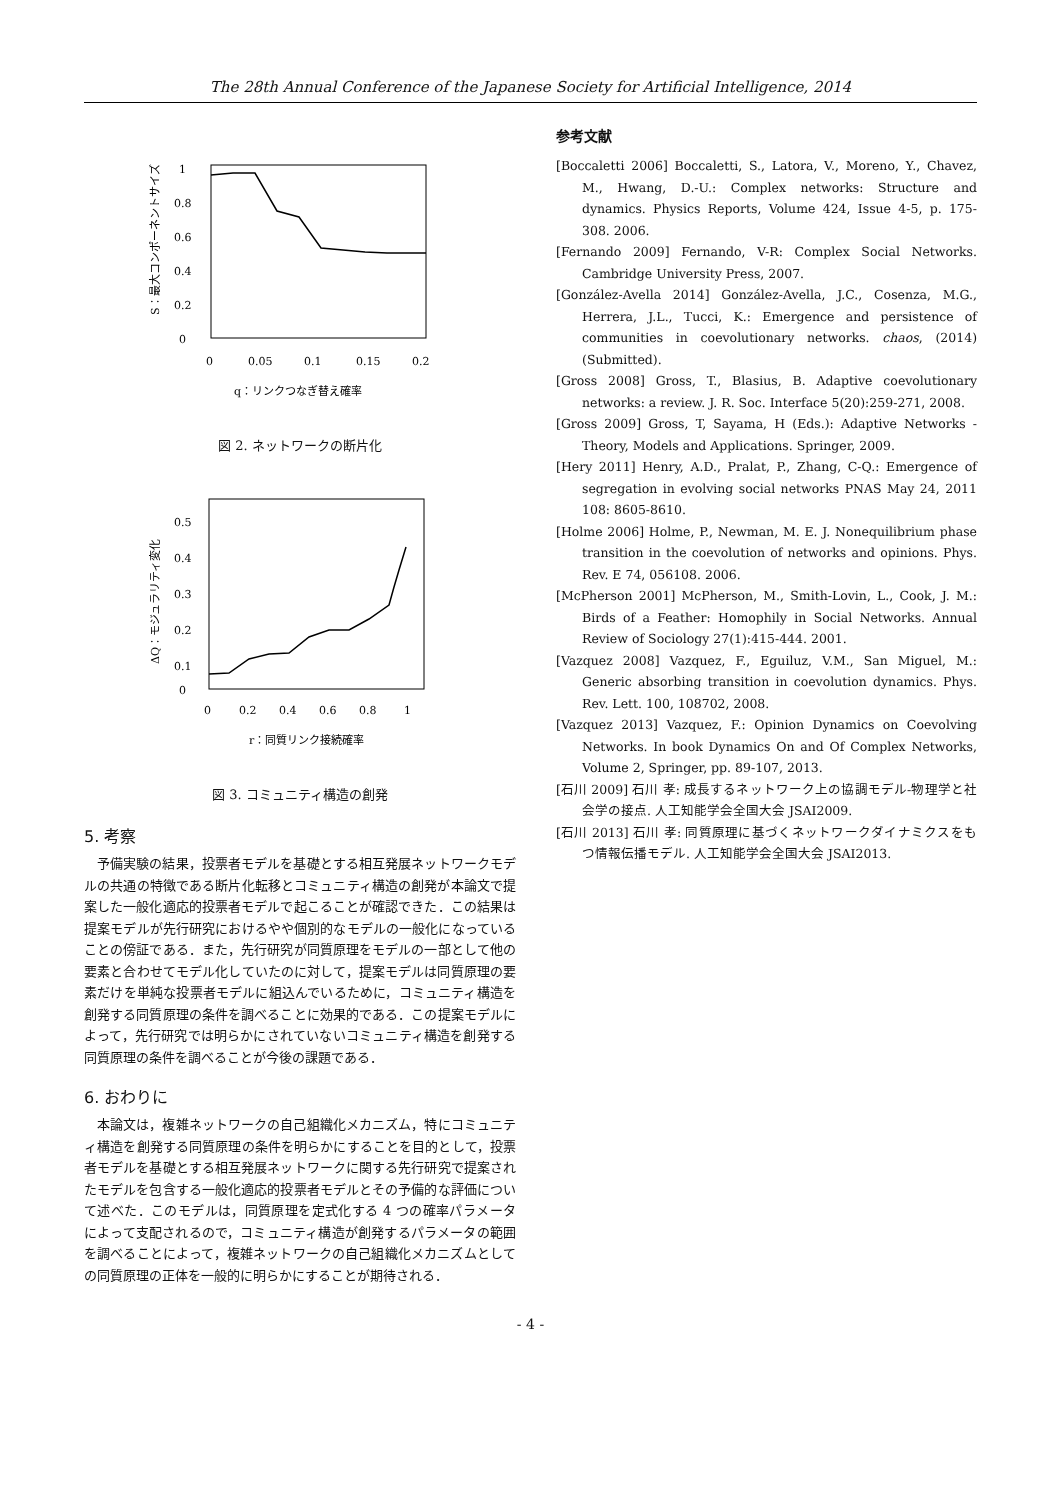The 28th Annual Conference of the Japanese Society for Artificial Intelligence, 2014
S：最大コンポーネントサイズ
1
0.8
0.6
0.4
0.2
0
0
0.05
0.1
0.15
0.2
q：リンクつなぎ替え確率
図 2. ネットワークの断片化
ΔQ：モジュラリティ変化
0.5
0.4
0.3
0.2
0.1
0
0
0.2
0.4
0.6
0.8
1
r：同質リンク接続確率
図 3. コミュニティ構造の創発
5. 考察
予備実験の結果，投票者モデルを基礎とする相互発展ネットワークモデルの共通の特徴である断片化転移とコミュニティ構造の創発が本論文で提案した一般化適応的投票者モデルで起こることが確認できた．この結果は提案モデルが先行研究におけるやや個別的なモデルの一般化になっていることの傍証である．また，先行研究が同質原理をモデルの一部として他の要素と合わせてモデル化していたのに対して，提案モデルは同質原理の要素だけを単純な投票者モデルに組込んでいるために，コミュニティ構造を創発する同質原理の条件を調べることに効果的である．この提案モデルによって，先行研究では明らかにされていないコミュニティ構造を創発する同質原理の条件を調べることが今後の課題である．
6. おわりに
本論文は，複雑ネットワークの自己組織化メカニズム，特にコミュニティ構造を創発する同質原理の条件を明らかにすることを目的として，投票者モデルを基礎とする相互発展ネットワークに関する先行研究で提案されたモデルを包含する一般化適応的投票者モデルとその予備的な評価について述べた．このモデルは，同質原理を定式化する 4 つの確率パラメータによって支配されるので，コミュニティ構造が創発するパラメータの範囲を調べることによって，複雑ネットワークの自己組織化メカニズムとしての同質原理の正体を一般的に明らかにすることが期待される．
参考文献
[Boccaletti 2006] Boccaletti, S., Latora, V., Moreno, Y., Chavez, M., Hwang, D.-U.: Complex networks: Structure and dynamics. Physics Reports, Volume 424, Issue 4-5, p. 175-308. 2006.
[Fernando 2009] Fernando, V-R: Complex Social Networks. Cambridge University Press, 2007.
[González-Avella 2014] González-Avella, J.C., Cosenza, M.G., Herrera, J.L., Tucci, K.: Emergence and persistence of communities in coevolutionary networks. chaos, (2014) (Submitted).
[Gross 2008] Gross, T., Blasius, B. Adaptive coevolutionary networks: a review. J. R. Soc. Interface 5(20):259-271, 2008.
[Gross 2009] Gross, T, Sayama, H (Eds.): Adaptive Networks - Theory, Models and Applications. Springer, 2009.
[Hery 2011] Henry, A.D., Pralat, P., Zhang, C-Q.: Emergence of segregation in evolving social networks PNAS May 24, 2011 108: 8605-8610.
[Holme 2006] Holme, P., Newman, M. E. J. Nonequilibrium phase transition in the coevolution of networks and opinions. Phys. Rev. E 74, 056108. 2006.
[McPherson 2001] McPherson, M., Smith-Lovin, L., Cook, J. M.: Birds of a Feather: Homophily in Social Networks. Annual Review of Sociology 27(1):415-444. 2001.
[Vazquez 2008] Vazquez, F., Eguiluz, V.M., San Miguel, M.: Generic absorbing transition in coevolution dynamics. Phys. Rev. Lett. 100, 108702, 2008.
[Vazquez 2013] Vazquez, F.: Opinion Dynamics on Coevolving Networks. In book Dynamics On and Of Complex Networks, Volume 2, Springer, pp. 89-107, 2013.
[石川 2009] 石川 孝: 成長するネットワーク上の協調モデル-物理学と社会学の接点. 人工知能学会全国大会 JSAI2009.
[石川 2013] 石川 孝: 同質原理に基づくネットワークダイナミクスをもつ情報伝播モデル. 人工知能学会全国大会 JSAI2013.
- 4 -